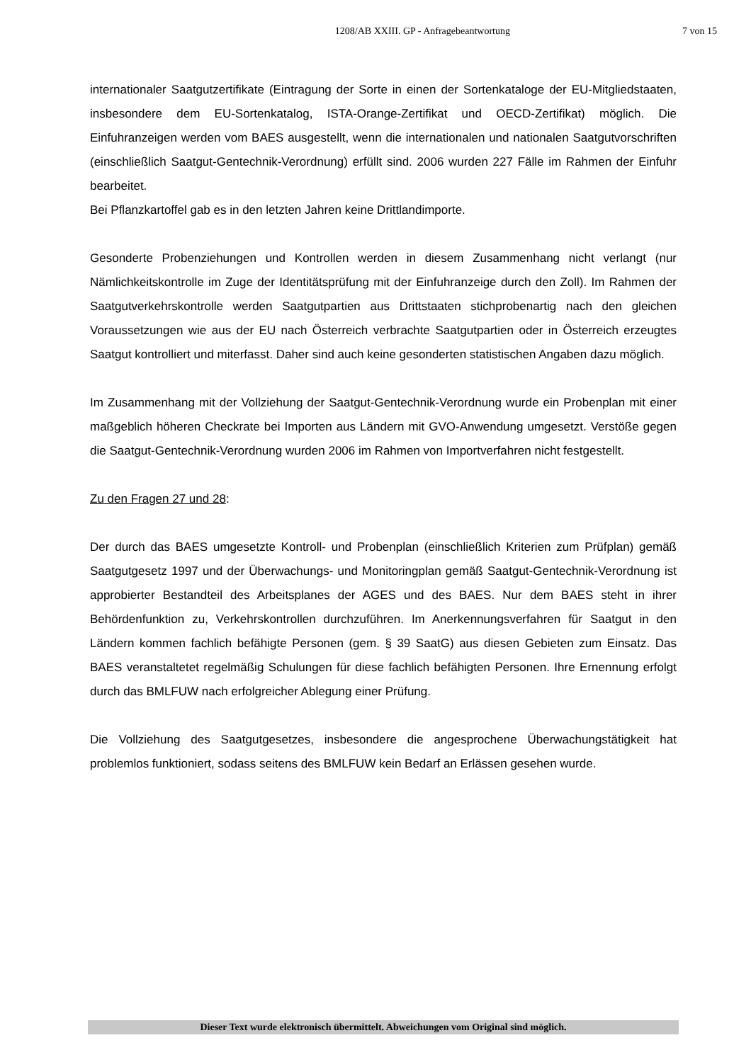1208/AB XXIII. GP - Anfragebeantwortung 7 von 15
internationaler Saatgutzertifikate (Eintragung der Sorte in einen der Sortenkataloge der EU-Mitgliedstaaten, insbesondere dem EU-Sortenkatalog, ISTA-Orange-Zertifikat und OECD-Zertifikat) möglich. Die Einfuhranzeigen werden vom BAES ausgestellt, wenn die internationalen und nationalen Saatgutvorschriften (einschließlich Saatgut-Gentechnik-Verordnung) erfüllt sind. 2006 wurden 227 Fälle im Rahmen der Einfuhr bearbeitet.
Bei Pflanzkartoffel gab es in den letzten Jahren keine Drittlandimporte.
Gesonderte Probenziehungen und Kontrollen werden in diesem Zusammenhang nicht verlangt (nur Nämlichkeitskontrolle im Zuge der Identitätsprüfung mit der Einfuhranzeige durch den Zoll). Im Rahmen der Saatgutverkehrskontrolle werden Saatgutpartien aus Drittstaaten stichprobenartig nach den gleichen Voraussetzungen wie aus der EU nach Österreich verbrachte Saatgutpartien oder in Österreich erzeugtes Saatgut kontrolliert und miterfasst. Daher sind auch keine gesonderten statistischen Angaben dazu möglich.
Im Zusammenhang mit der Vollziehung der Saatgut-Gentechnik-Verordnung wurde ein Probenplan mit einer maßgeblich höheren Checkrate bei Importen aus Ländern mit GVO-Anwendung umgesetzt. Verstöße gegen die Saatgut-Gentechnik-Verordnung wurden 2006 im Rahmen von Importverfahren nicht festgestellt.
Zu den Fragen 27 und 28:
Der durch das BAES umgesetzte Kontroll- und Probenplan (einschließlich Kriterien zum Prüfplan) gemäß Saatgutgesetz 1997 und der Überwachungs- und Monitoringplan gemäß Saatgut-Gentechnik-Verordnung ist approbierter Bestandteil des Arbeitsplanes der AGES und des BAES. Nur dem BAES steht in ihrer Behördenfunktion zu, Verkehrskontrollen durchzuführen. Im Anerkennungsverfahren für Saatgut in den Ländern kommen fachlich befähigte Personen (gem. § 39 SaatG) aus diesen Gebieten zum Einsatz. Das BAES veranstaltetet regelmäßig Schulungen für diese fachlich befähigten Personen. Ihre Ernennung erfolgt durch das BMLFUW nach erfolgreicher Ablegung einer Prüfung.
Die Vollziehung des Saatgutgesetzes, insbesondere die angesprochene Überwachungstätigkeit hat problemlos funktioniert, sodass seitens des BMLFUW kein Bedarf an Erlässen gesehen wurde.
Dieser Text wurde elektronisch übermittelt. Abweichungen vom Original sind möglich.